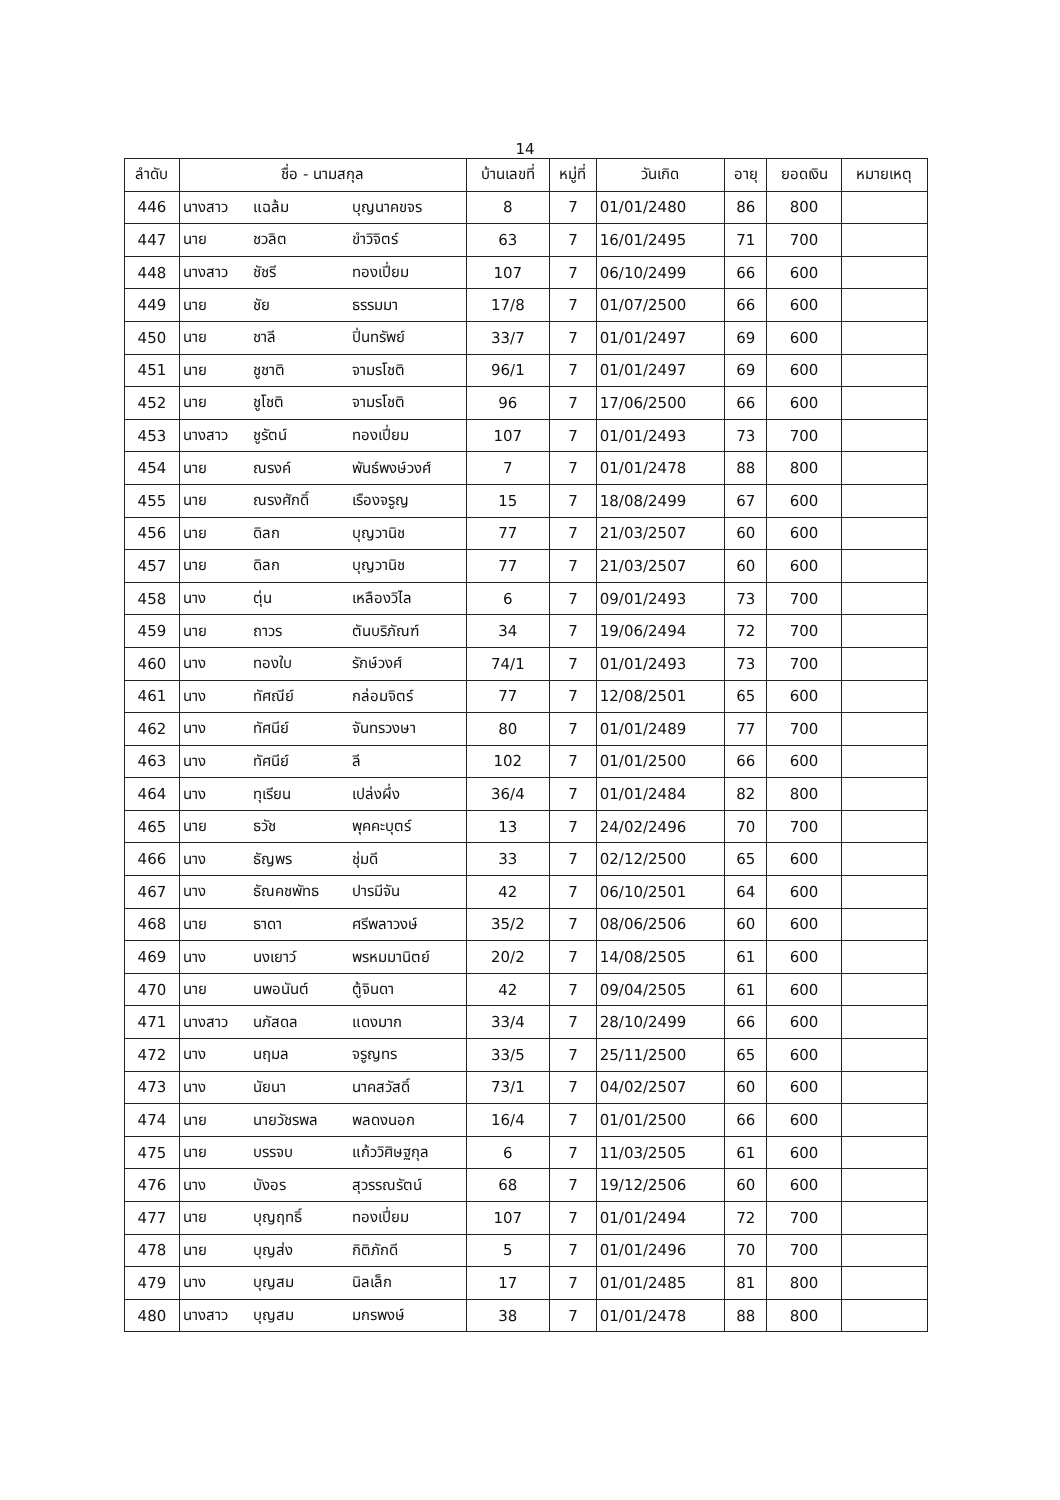14
| ลำดับ | ชื่อ - นามสกุล | | | บ้านเลขที่ | หมู่ที่ | วันเกิด | อายุ | ยอดเงิน | หมายเหตุ |
| --- | --- | --- | --- | --- | --- | --- | --- | --- | --- |
| 446 | นางสาว | แฉล้ม | บุญนาคขจร | 8 | 7 | 01/01/2480 | 86 | 800 | |
| 447 | นาย | ชวลิต | ขำวิจิตร์ | 63 | 7 | 16/01/2495 | 71 | 700 | |
| 448 | นางสาว | ชัชรี | ทองเปี่ยม | 107 | 7 | 06/10/2499 | 66 | 600 | |
| 449 | นาย | ชัย | ธรรมมา | 17/8 | 7 | 01/07/2500 | 66 | 600 | |
| 450 | นาย | ชาลี | ปิ่นทรัพย์ | 33/7 | 7 | 01/01/2497 | 69 | 600 | |
| 451 | นาย | ชูชาติ | จามรโชติ | 96/1 | 7 | 01/01/2497 | 69 | 600 | |
| 452 | นาย | ชูโชติ | จามรโชติ | 96 | 7 | 17/06/2500 | 66 | 600 | |
| 453 | นางสาว | ชูรัตน์ | ทองเปี่ยม | 107 | 7 | 01/01/2493 | 73 | 700 | |
| 454 | นาย | ณรงค์ | พันธ์พงษ์วงศ์ | 7 | 7 | 01/01/2478 | 88 | 800 | |
| 455 | นาย | ณรงศักดิ์ | เรืองจรูญ | 15 | 7 | 18/08/2499 | 67 | 600 | |
| 456 | นาย | ดิลก | บุญวานิช | 77 | 7 | 21/03/2507 | 60 | 600 | |
| 457 | นาย | ดิลก | บุญวานิช | 77 | 7 | 21/03/2507 | 60 | 600 | |
| 458 | นาง | ตุ่น | เหลืองวิไล | 6 | 7 | 09/01/2493 | 73 | 700 | |
| 459 | นาย | ถาวร | ตันบริภัณฑ์ | 34 | 7 | 19/06/2494 | 72 | 700 | |
| 460 | นาง | ทองใบ | รักษ์วงศ์ | 74/1 | 7 | 01/01/2493 | 73 | 700 | |
| 461 | นาง | ทัศณีย์ | กล่อมจิตร์ | 77 | 7 | 12/08/2501 | 65 | 600 | |
| 462 | นาง | ทัศนีย์ | จันทรวงษา | 80 | 7 | 01/01/2489 | 77 | 700 | |
| 463 | นาง | ทัศนีย์ | ลี | 102 | 7 | 01/01/2500 | 66 | 600 | |
| 464 | นาง | ทุเรียน | เปล่งผึ่ง | 36/4 | 7 | 01/01/2484 | 82 | 800 | |
| 465 | นาย | ธวัช | พุคคะบุตร์ | 13 | 7 | 24/02/2496 | 70 | 700 | |
| 466 | นาง | ธัญพร | ชุ่มดี | 33 | 7 | 02/12/2500 | 65 | 600 | |
| 467 | นาง | ธัณคชพัทธ | ปารมีจัน | 42 | 7 | 06/10/2501 | 64 | 600 | |
| 468 | นาย | ธาดา | ศรีพลาวงษ์ | 35/2 | 7 | 08/06/2506 | 60 | 600 | |
| 469 | นาง | นงเยาว์ | พรหมมานิตย์ | 20/2 | 7 | 14/08/2505 | 61 | 600 | |
| 470 | นาย | นพอนันต์ | ตู้จินดา | 42 | 7 | 09/04/2505 | 61 | 600 | |
| 471 | นางสาว | นภัสดล | แดงมาก | 33/4 | 7 | 28/10/2499 | 66 | 600 | |
| 472 | นาง | นฤมล | จรูญทร | 33/5 | 7 | 25/11/2500 | 65 | 600 | |
| 473 | นาง | นัยนา | นาคสวัสดิ์ | 73/1 | 7 | 04/02/2507 | 60 | 600 | |
| 474 | นาย | นายวัชรพล | พลดงนอก | 16/4 | 7 | 01/01/2500 | 66 | 600 | |
| 475 | นาย | บรรจบ | แก้ววิศิษฐกุล | 6 | 7 | 11/03/2505 | 61 | 600 | |
| 476 | นาง | บังอร | สุวรรณรัตน์ | 68 | 7 | 19/12/2506 | 60 | 600 | |
| 477 | นาย | บุญฤทธิ์ | ทองเปี่ยม | 107 | 7 | 01/01/2494 | 72 | 700 | |
| 478 | นาย | บุญส่ง | กิติภักดี | 5 | 7 | 01/01/2496 | 70 | 700 | |
| 479 | นาง | บุญสม | นิลเล็ก | 17 | 7 | 01/01/2485 | 81 | 800 | |
| 480 | นางสาว | บุญสม | มกรพงษ์ | 38 | 7 | 01/01/2478 | 88 | 800 | |